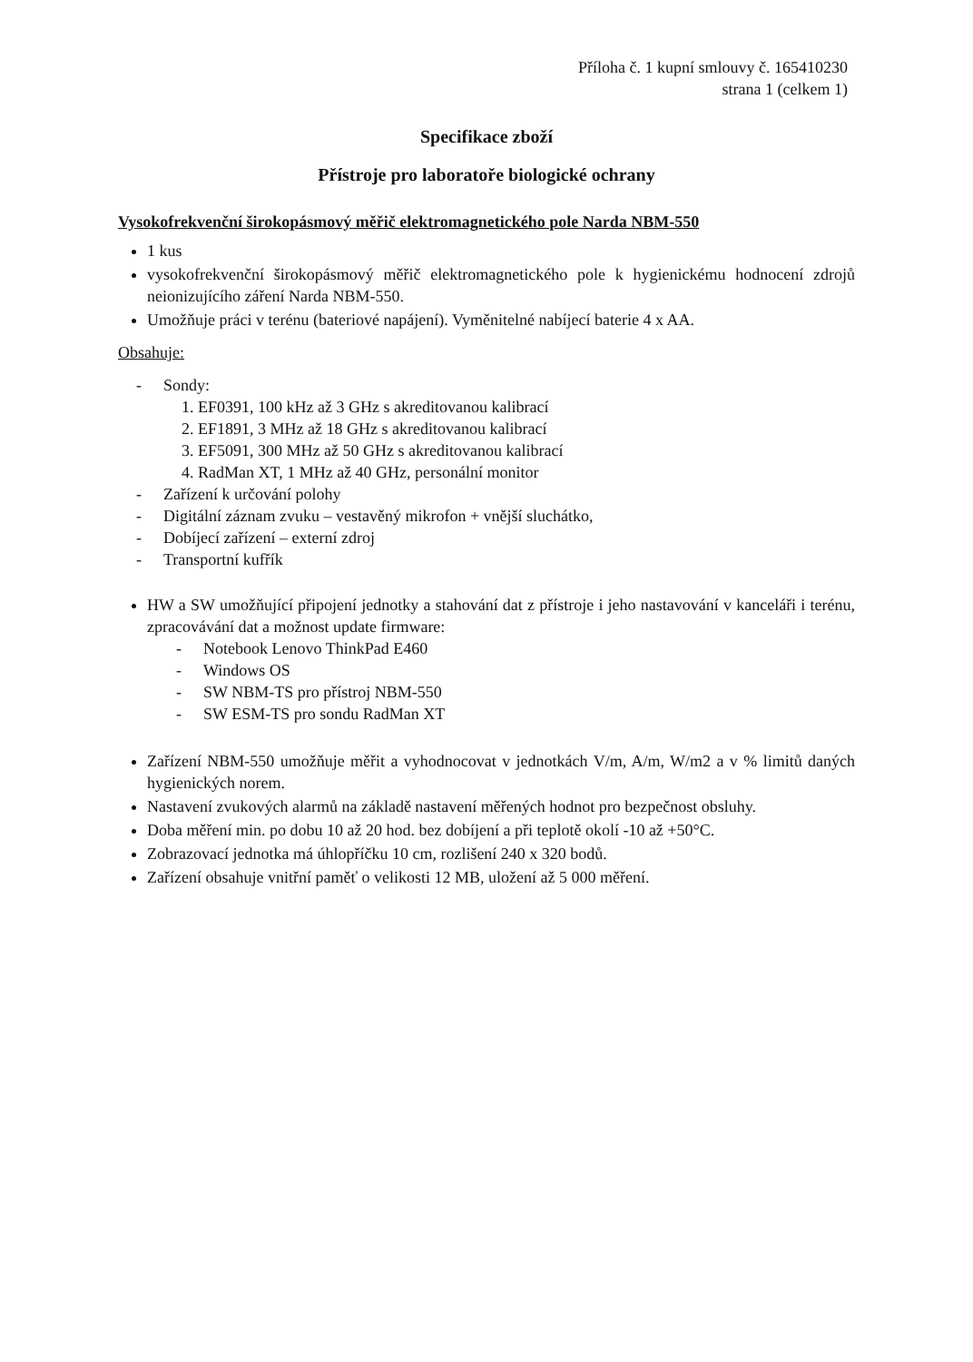Příloha č. 1 kupní smlouvy č. 165410230
strana 1 (celkem 1)
Specifikace zboží
Přístroje pro laboratoře biologické ochrany
Vysokofrekvenční širokopásmový měřič elektromagnetického pole Narda NBM-550
1 kus
vysokofrekvenční širokopásmový měřič elektromagnetického pole k hygienickému hodnocení zdrojů neionizujícího záření Narda NBM-550.
Umožňuje práci v terénu (bateriové napájení). Vyměnitelné nabíjecí baterie 4 x AA.
Obsahuje:
- Sondy:
1. EF0391, 100 kHz až 3 GHz s akreditovanou kalibrací
2. EF1891, 3 MHz až 18 GHz s akreditovanou kalibrací
3. EF5091, 300 MHz až 50 GHz s akreditovanou kalibrací
4. RadMan XT, 1 MHz až 40 GHz, personální monitor
- Zařízení k určování polohy
- Digitální záznam zvuku – vestavěný mikrofon + vnější sluchátko,
- Dobíjecí zařízení – externí zdroj
- Transportní kufřík
HW a SW umožňující připojení jednotky a stahování dat z přístroje i jeho nastavování v kanceláři i terénu, zpracovávání dat a možnost update firmware:
- Notebook Lenovo ThinkPad E460
- Windows OS
- SW NBM-TS pro přístroj NBM-550
- SW ESM-TS pro sondu RadMan XT
Zařízení NBM-550 umožňuje měřit a vyhodnocovat v jednotkách V/m, A/m, W/m2 a v % limitů daných hygienických norem.
Nastavení zvukových alarmů na základě nastavení měřených hodnot pro bezpečnost obsluhy.
Doba měření min. po dobu 10 až 20 hod. bez dobíjení a při teplotě okolí -10 až +50°C.
Zobrazovací jednotka má úhlopříčku 10 cm, rozlišení 240 x 320 bodů.
Zařízení obsahuje vnitřní paměť o velikosti 12 MB, uložení až 5 000 měření.